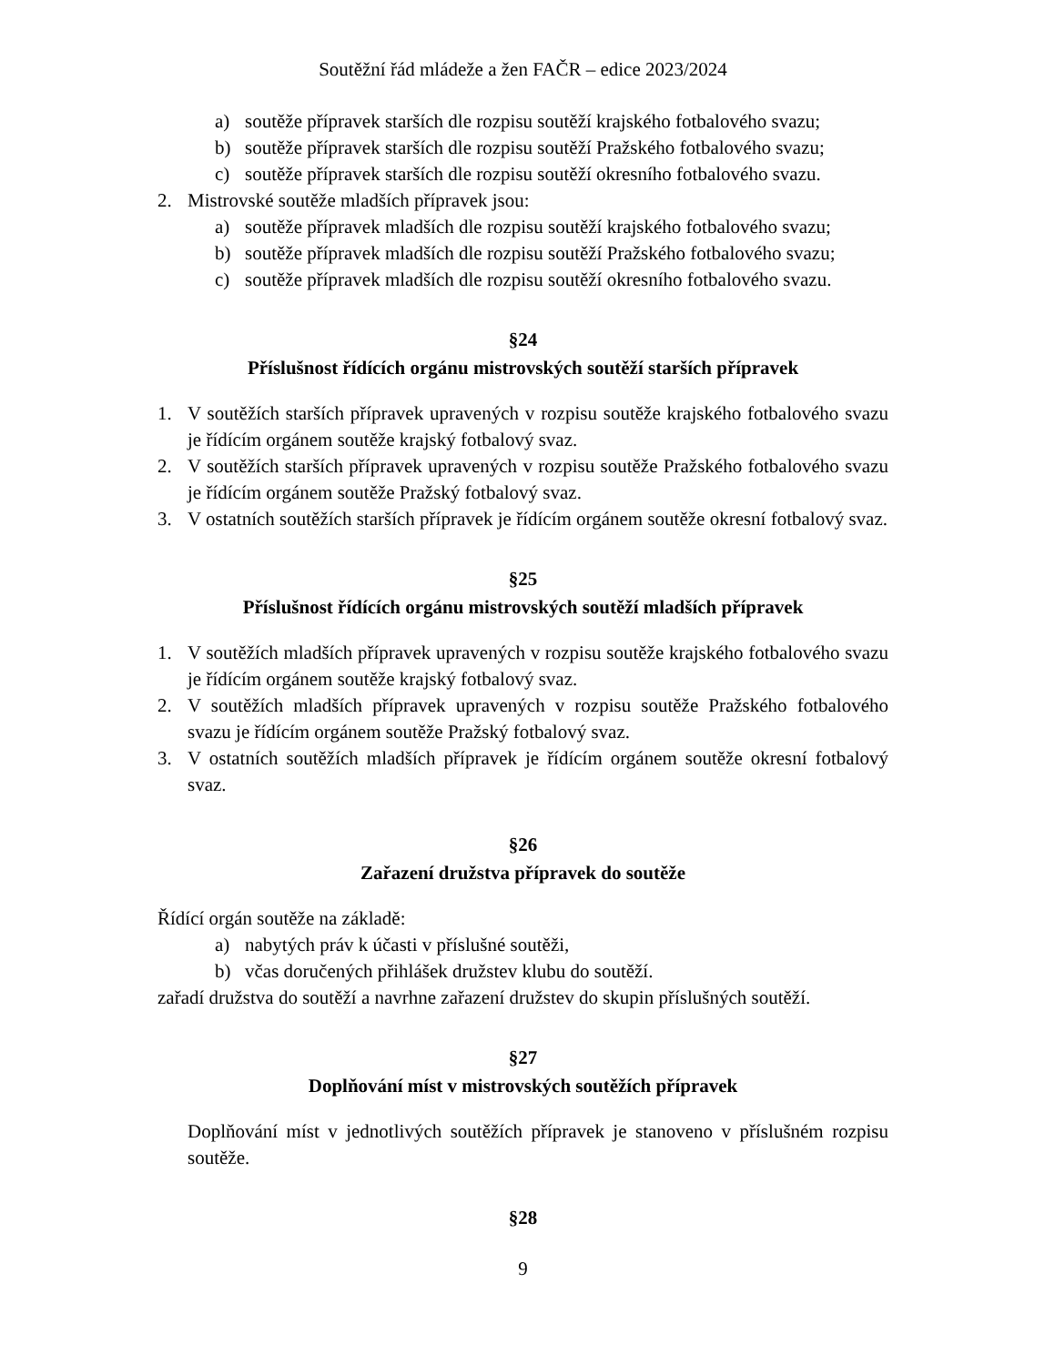Soutěžní řád mládeže a žen FAČR – edice 2023/2024
a) soutěže přípravek starších dle rozpisu soutěží krajského fotbalového svazu;
b) soutěže přípravek starších dle rozpisu soutěží Pražského fotbalového svazu;
c) soutěže přípravek starších dle rozpisu soutěží okresního fotbalového svazu.
2. Mistrovské soutěže mladších přípravek jsou:
a) soutěže přípravek mladších dle rozpisu soutěží krajského fotbalového svazu;
b) soutěže přípravek mladších dle rozpisu soutěží Pražského fotbalového svazu;
c) soutěže přípravek mladších dle rozpisu soutěží okresního fotbalového svazu.
§24
Příslušnost řídících orgánu mistrovských soutěží starších přípravek
1. V soutěžích starších přípravek upravených v rozpisu soutěže krajského fotbalového svazu je řídícím orgánem soutěže krajský fotbalový svaz.
2. V soutěžích starších přípravek upravených v rozpisu soutěže Pražského fotbalového svazu je řídícím orgánem soutěže Pražský fotbalový svaz.
3. V ostatních soutěžích starších přípravek je řídícím orgánem soutěže okresní fotbalový svaz.
§25
Příslušnost řídících orgánu mistrovských soutěží mladších přípravek
1. V soutěžích mladších přípravek upravených v rozpisu soutěže krajského fotbalového svazu je řídícím orgánem soutěže krajský fotbalový svaz.
2. V soutěžích mladších přípravek upravených v rozpisu soutěže Pražského fotbalového svazu je řídícím orgánem soutěže Pražský fotbalový svaz.
3. V ostatních soutěžích mladších přípravek je řídícím orgánem soutěže okresní fotbalový svaz.
§26
Zařazení družstva přípravek do soutěže
Řídící orgán soutěže na základě:
a) nabytých práv k účasti v příslušné soutěži,
b) včas doručených přihlášek družstev klubu do soutěží.
zařadí družstva do soutěží a navrhne zařazení družstev do skupin příslušných soutěží.
§27
Doplňování míst v mistrovských soutěžích přípravek
Doplňování míst v jednotlivých soutěžích přípravek je stanoveno v příslušném rozpisu soutěže.
§28
9